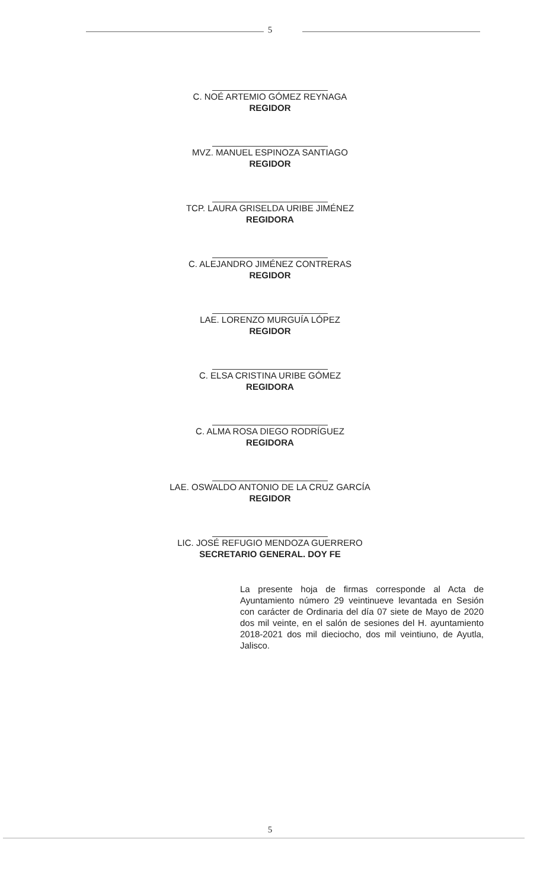5
C. NOÉ ARTEMIO GÓMEZ REYNAGA
REGIDOR
MVZ. MANUEL ESPINOZA SANTIAGO
REGIDOR
TCP. LAURA GRISELDA URIBE JIMÉNEZ
REGIDORA
C. ALEJANDRO JIMÉNEZ CONTRERAS
REGIDOR
LAE. LORENZO MURGUÍA LÓPEZ
REGIDOR
C. ELSA CRISTINA URIBE GÓMEZ
REGIDORA
C. ALMA ROSA DIEGO RODRÍGUEZ
REGIDORA
LAE. OSWALDO ANTONIO DE LA CRUZ GARCÍA
REGIDOR
LIC. JOSÉ REFUGIO MENDOZA GUERRERO
SECRETARIO GENERAL. DOY FE
La presente hoja de firmas corresponde al Acta de Ayuntamiento número 29 veintinueve levantada en Sesión con carácter de Ordinaria del día 07 siete de Mayo de 2020 dos mil veinte, en el salón de sesiones del H. ayuntamiento 2018-2021 dos mil dieciocho, dos mil veintiuno, de Ayutla, Jalisco.
5